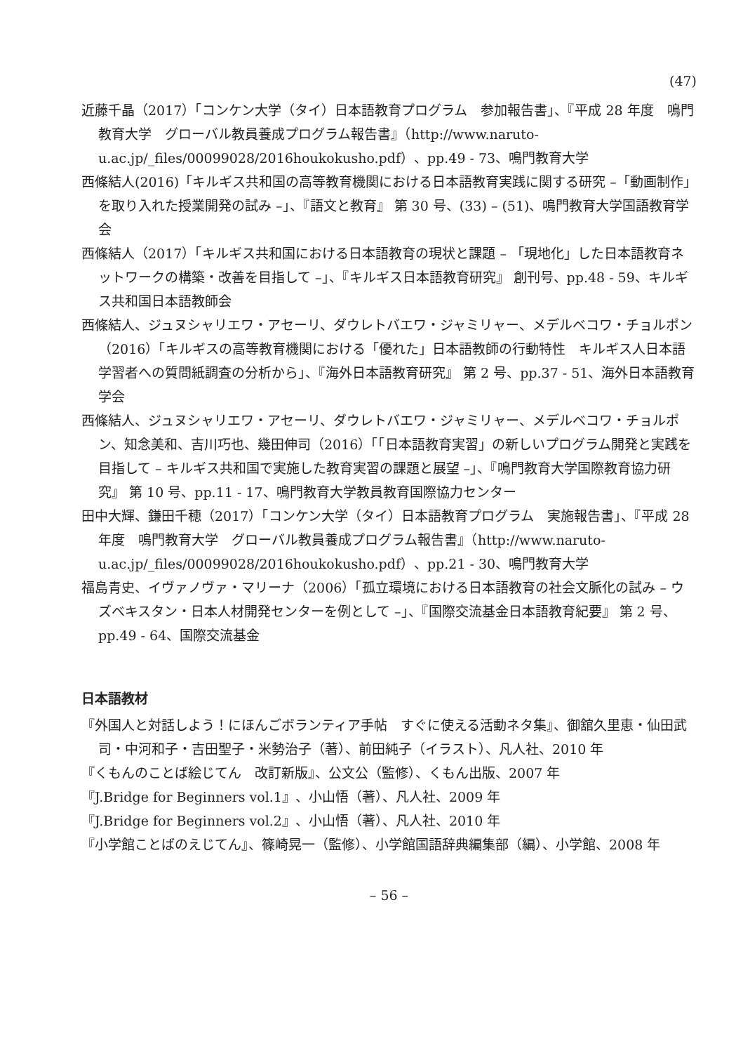(47)
近藤千晶（2017）「コンケン大学（タイ）日本語教育プログラム　参加報告書」、『平成 28 年度　鳴門教育大学　グローバル教員養成プログラム報告書』（http://www.naruto-u.ac.jp/_files/00099028/2016houkokusho.pdf）、pp.49 - 73、鳴門教育大学
西條結人(2016)「キルギス共和国の高等教育機関における日本語教育実践に関する研究 –「動画制作」を取り入れた授業開発の試み –」、『語文と教育』 第 30 号、(33) – (51)、鳴門教育大学国語教育学会
西條結人（2017）「キルギス共和国における日本語教育の現状と課題 – 「現地化」した日本語教育ネットワークの構築・改善を目指して –」、『キルギス日本語教育研究』 創刊号、pp.48 - 59、キルギス共和国日本語教師会
西條結人、ジュヌシャリエワ・アセーリ、ダウレトバエワ・ジャミリャー、メデルベコワ・チョルポン（2016）「キルギスの高等教育機関における「優れた」日本語教師の行動特性　キルギス人日本語学習者への質問紙調査の分析から」、『海外日本語教育研究』 第 2 号、pp.37 - 51、海外日本語教育学会
西條結人、ジュヌシャリエワ・アセーリ、ダウレトバエワ・ジャミリャー、メデルベコワ・チョルポン、知念美和、吉川巧也、幾田伸司（2016）「「日本語教育実習」の新しいプログラム開発と実践を目指して – キルギス共和国で実施した教育実習の課題と展望 –」、『鳴門教育大学国際教育協力研究』 第 10 号、pp.11 - 17、鳴門教育大学教員教育国際協力センター
田中大輝、鎌田千穂（2017）「コンケン大学（タイ）日本語教育プログラム　実施報告書」、『平成 28 年度　鳴門教育大学　グローバル教員養成プログラム報告書』（http://www.naruto-u.ac.jp/_files/00099028/2016houkokusho.pdf）、pp.21 - 30、鳴門教育大学
福島青史、イヴァノヴァ・マリーナ（2006）「孤立環境における日本語教育の社会文脈化の試み – ウズベキスタン・日本人材開発センターを例として –」、『国際交流基金日本語教育紀要』 第 2 号、pp.49 - 64、国際交流基金
日本語教材
『外国人と対話しよう！にほんごボランティア手帖　すぐに使える活動ネタ集』、御舘久里恵・仙田武司・中河和子・吉田聖子・米勢治子（著）、前田純子（イラスト）、凡人社、2010 年
『くもんのことば絵じてん　改訂新版』、公文公（監修）、くもん出版、2007 年
『J.Bridge for Beginners vol.1』、小山悟（著）、凡人社、2009 年
『J.Bridge for Beginners vol.2』、小山悟（著）、凡人社、2010 年
『小学館ことばのえじてん』、篠崎晃一（監修）、小学館国語辞典編集部（編）、小学館、2008 年
– 56 –